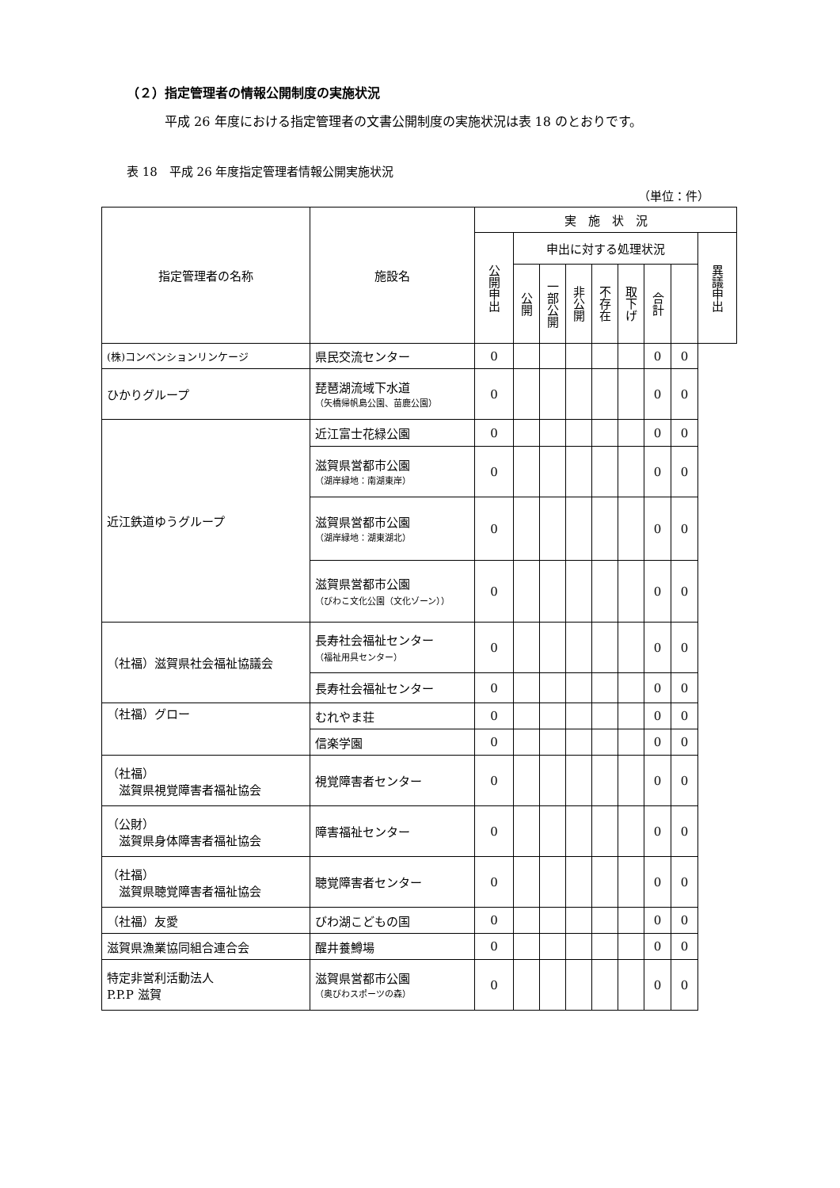（２）指定管理者の情報公開制度の実施状況
平成 26 年度における指定管理者の文書公開制度の実施状況は表 18 のとおりです。
表 18　平成 26 年度指定管理者情報公開実施状況
（単位：件）
| 指定管理者の名称 | 施設名 | 実 施 状 況 | | | | | | | | |
| --- | --- | --- | --- | --- | --- | --- | --- | --- | --- | --- |
| | | 公開申出 | 申出に対する処理状況 | | | | | | | 異議申出 |
| | | | 公開 | 一部公開 | 非公開 | 不存在 | 取下げ | 合計 | | |
| (株)コンベンションリンケージ | 県民交流センター | 0 | | | | | | 0 | 0 | |
| ひかりグループ | 琵琶湖流域下水道 （矢橋帰帆島公園、苗鹿公園） | 0 | | | | | | 0 | 0 | |
| 近江鉄道ゆうグループ | 近江富士花緑公園 | 0 | | | | | | 0 | 0 | |
| | 滋賀県営都市公園 （湖岸緑地：南湖東岸） | 0 | | | | | | 0 | 0 | |
| | 滋賀県営都市公園 （湖岸緑地：湖東湖北） | 0 | | | | | | 0 | 0 | |
| | 滋賀県営都市公園 （びわこ文化公園（文化ゾーン）） | 0 | | | | | | 0 | 0 | |
| （社福）滋賀県社会福祉協議会 | 長寿社会福祉センター （福祉用具センター） | 0 | | | | | | 0 | 0 | |
| | 長寿社会福祉センター | 0 | | | | | | 0 | 0 | |
| （社福）グロー | むれやま荘 | 0 | | | | | | 0 | 0 | |
| | 信楽学園 | 0 | | | | | | 0 | 0 | |
| （社福） 滋賀県視覚障害者福祉協会 | 視覚障害者センター | 0 | | | | | | 0 | 0 | |
| （公財） 滋賀県身体障害者福祉協会 | 障害福祉センター | 0 | | | | | | 0 | 0 | |
| （社福） 滋賀県聴覚障害者福祉協会 | 聴覚障害者センター | 0 | | | | | | 0 | 0 | |
| （社福）友愛 | びわ湖こどもの国 | 0 | | | | | | 0 | 0 | |
| 滋賀県漁業協同組合連合会 | 醒井養鱒場 | 0 | | | | | | 0 | 0 | |
| 特定非営利活動法人 P.P.P 滋賀 | 滋賀県営都市公園 （奥びわスポーツの森） | 0 | | | | | | 0 | 0 | |